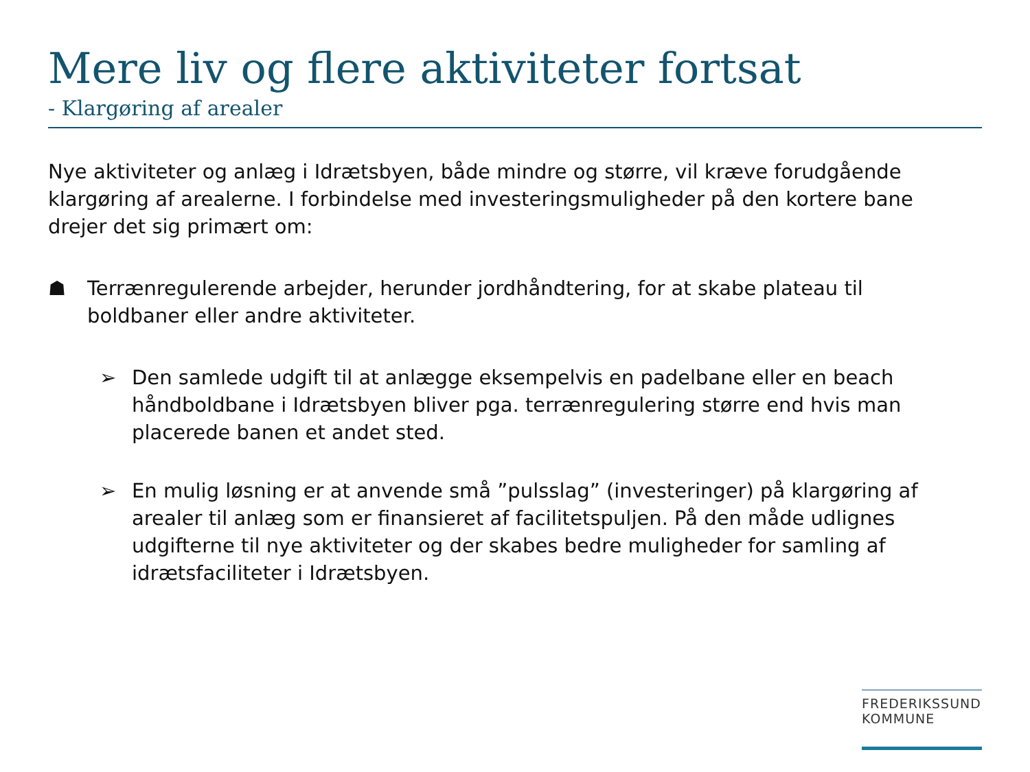Mere liv og flere aktiviteter fortsat
- Klargøring af arealer
Nye aktiviteter og anlæg i Idrætsbyen, både mindre og større, vil kræve forudgående klargøring af arealerne. I forbindelse med investeringsmuligheder på den kortere bane drejer det sig primært om:
☗ Terrænregulerende arbejder, herunder jordhåndtering, for at skabe plateau til boldbaner eller andre aktiviteter.
➢ Den samlede udgift til at anlægge eksempelvis en padelbane eller en beach håndboldbane i Idrætsbyen bliver pga. terrænregulering større end hvis man placerede banen et andet sted.
➢ En mulig løsning er at anvende små ”pulsslag” (investeringer) på klargøring af arealer til anlæg som er finansieret af facilitetspuljen. På den måde udlignes udgifterne til nye aktiviteter og der skabes bedre muligheder for samling af idrætsfaciliteter i Idrætsbyen.
FREDERIKSSUND
KOMMUNE